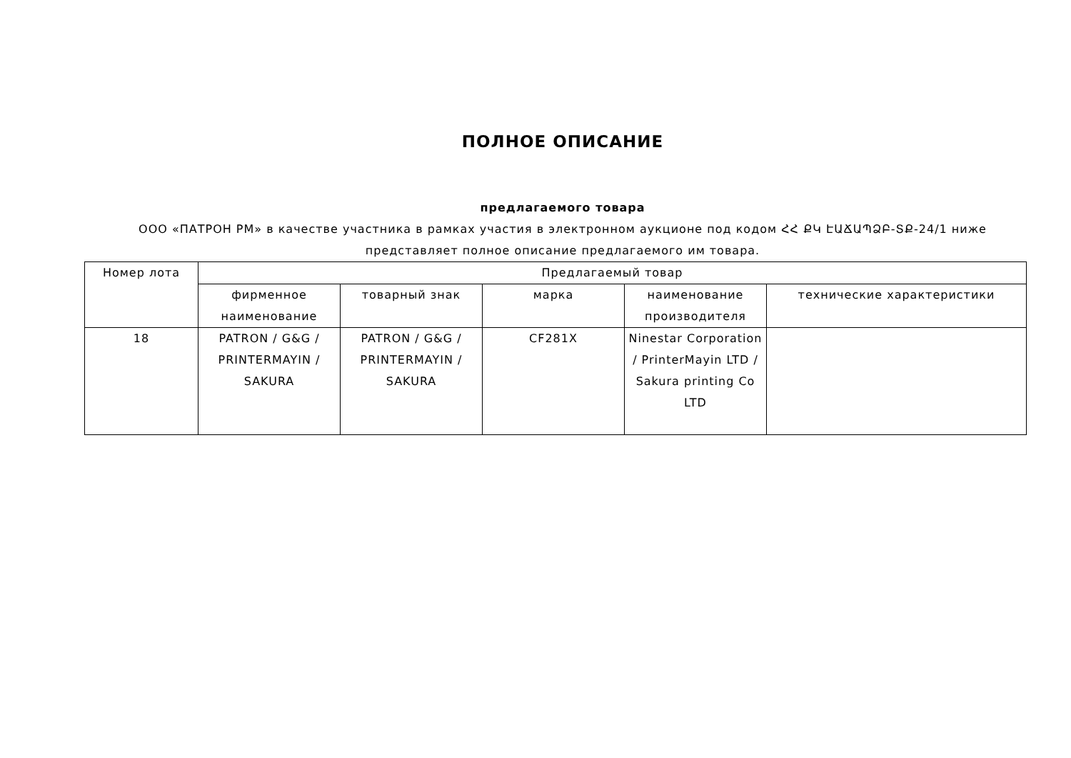ПОЛНОЕ ОПИСАНИЕ
предлагаемого товара
ООО «ПАТРОН РМ» в качестве участника в рамках участия в электронном аукционе под кодом ՀՀ ՔԿ ԷԱՃԱՊՁԲ-ՏՔ-24/1 ниже представляет полное описание предлагаемого им товара.
| Номер лота | Предлагаемый товар | | | | |
| --- | --- | --- | --- | --- | --- |
| | фирменное наименование | товарный знак | марка | наименование производителя | технические характеристики |
| 18 | PATRON / G&G / PRINTERMAYIN / SAKURA | PATRON / G&G / PRINTERMAYIN / SAKURA | CF281X | Ninestar Corporation / PrinterMayin LTD / Sakura printing Co LTD | |